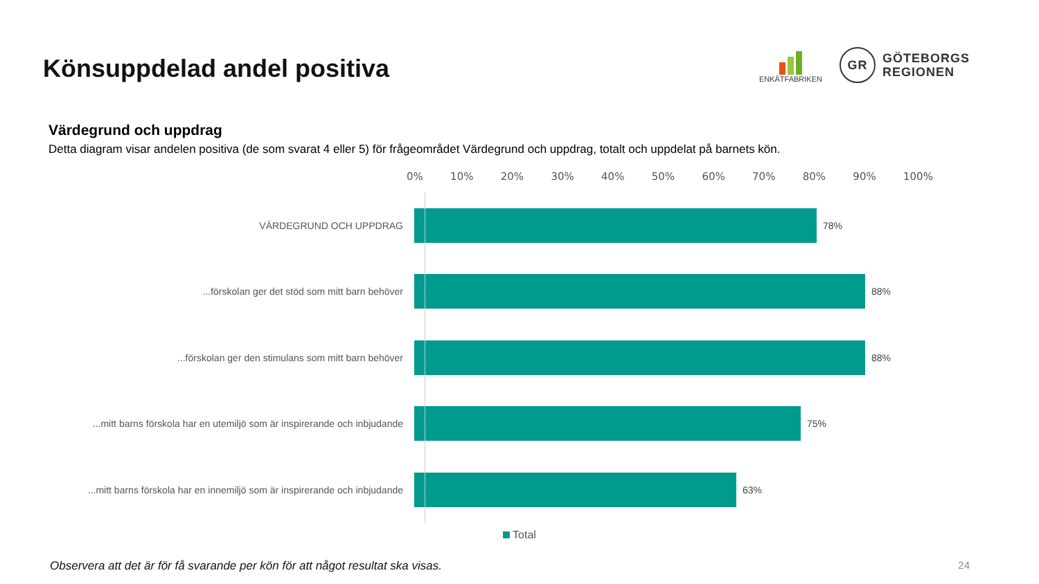Könsuppdelad andel positiva
ENKÄTFABRIKEN
GR
GÖTEBORGS
REGIONEN
Värdegrund och uppdrag
Detta diagram visar andelen positiva (de som svarat 4 eller 5) för frågeområdet Värdegrund och uppdrag, totalt och uppdelat på barnets kön.
0% 10% 20% 30% 40% 50% 60% 70% 80% 90% 100%
VÄRDEGRUND OCH UPPDRAG 78%
...förskolan ger det stöd som mitt barn behöver 88%
...förskolan ger den stimulans som mitt barn behöver 88%
...mitt barns förskola har en utemiljö som är inspirerande och inbjudande
75%
...mitt barns förskola har en innemiljö som är inspirerande och inbjudande
63%
Total
Observera att det är för få svarande per kön för att något resultat ska visas. 24